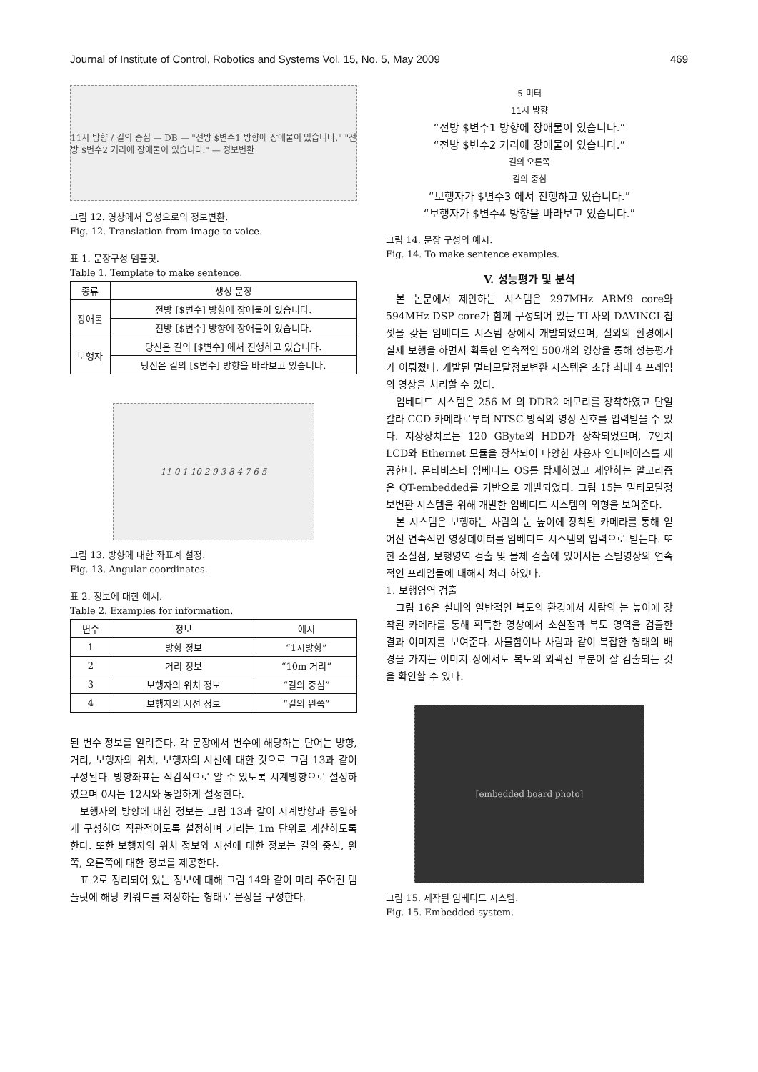Journal of Institute of Control, Robotics and Systems Vol. 15, No. 5, May 2009 469
11시 방향 / 길의 중심 — DB — "전방 $변수1 방향에 장애물이 있습니다." "전방 $변수2 거리에 장애물이 있습니다." — 정보변환
그림 12. 영상에서 음성으로의 정보변환.
Fig. 12. Translation from image to voice.
표 1. 문장구성 템플릿.
Table 1. Template to make sentence.
| 종류 | 생성 문장 |
| --- | --- |
| 장애물 | 전방 [$변수] 방향에 장애물이 있습니다. |
| | 전방 [$변수] 방향에 장애물이 있습니다. |
| 보행자 | 당신은 길의 [$변수] 에서 진행하고 있습니다. |
| | 당신은 길의 [$변수] 방향을 바라보고 있습니다. |
11 0 1 10 2 9 3 8 4 7 6 5
그림 13. 방향에 대한 좌표계 설정.
Fig. 13. Angular coordinates.
표 2. 정보에 대한 예시.
Table 2. Examples for information.
| 변수 | 정보 | 예시 |
| --- | --- | --- |
| 1 | 방향 정보 | “1시방향” |
| 2 | 거리 정보 | “10m 거리” |
| 3 | 보행자의 위치 정보 | “길의 중심” |
| 4 | 보행자의 시선 정보 | “길의 왼쪽” |
된 변수 정보를 알려준다. 각 문장에서 변수에 해당하는 단어는 방향, 거리, 보행자의 위치, 보행자의 시선에 대한 것으로 그림 13과 같이 구성된다. 방향좌표는 직감적으로 알 수 있도록 시계방향으로 설정하였으며 0시는 12시와 동일하게 설정한다.
보행자의 방향에 대한 정보는 그림 13과 같이 시계방향과 동일하게 구성하여 직관적이도록 설정하며 거리는 1m 단위로 계산하도록 한다. 또한 보행자의 위치 정보와 시선에 대한 정보는 길의 중심, 왼쪽, 오른쪽에 대한 정보를 제공한다.
표 2로 정리되어 있는 정보에 대해 그림 14와 같이 미리 주어진 템플릿에 해당 키워드를 저장하는 형태로 문장을 구성한다.
5 미터
11시 방향
“전방 $변수1 방향에 장애물이 있습니다.”
“전방 $변수2 거리에 장애물이 있습니다.”
길의 오른쪽
길의 중심
“보행자가 $변수3 에서 진행하고 있습니다.”
“보행자가 $변수4 방향을 바라보고 있습니다.”
그림 14. 문장 구성의 예시.
Fig. 14. To make sentence examples.
V. 성능평가 및 분석
본 논문에서 제안하는 시스템은 297MHz ARM9 core와 594MHz DSP core가 함께 구성되어 있는 TI 사의 DAVINCI 칩셋을 갖는 임베디드 시스템 상에서 개발되었으며, 실외의 환경에서 실제 보행을 하면서 획득한 연속적인 500개의 영상을 통해 성능평가가 이뤄졌다. 개발된 멀티모달정보변환 시스템은 초당 최대 4 프레임의 영상을 처리할 수 있다.
임베디드 시스템은 256 M 의 DDR2 메모리를 장착하였고 단일 칼라 CCD 카메라로부터 NTSC 방식의 영상 신호를 입력받을 수 있다. 저장장치로는 120 GByte의 HDD가 장착되었으며, 7인치 LCD와 Ethernet 모듈을 장착되어 다양한 사용자 인터페이스를 제공한다. 몬타비스타 임베디드 OS를 탑재하였고 제안하는 알고리즘은 QT-embedded를 기반으로 개발되었다. 그림 15는 멀티모달정보변환 시스템을 위해 개발한 임베디드 시스템의 외형을 보여준다.
본 시스템은 보행하는 사람의 눈 높이에 장착된 카메라를 통해 얻어진 연속적인 영상데이터를 임베디드 시스템의 입력으로 받는다. 또한 소실점, 보행영역 검출 및 물체 검출에 있어서는 스틸영상의 연속적인 프레임들에 대해서 처리 하였다.
1. 보행영역 검출
그림 16은 실내의 일반적인 복도의 환경에서 사람의 눈 높이에 장착된 카메라를 통해 획득한 영상에서 소실점과 복도 영역을 검출한 결과 이미지를 보여준다. 사물함이나 사람과 같이 복잡한 형태의 배경을 가지는 이미지 상에서도 복도의 외곽선 부분이 잘 검출되는 것을 확인할 수 있다.
[embedded board photo]
그림 15. 제작된 임베디드 시스템.
Fig. 15. Embedded system.